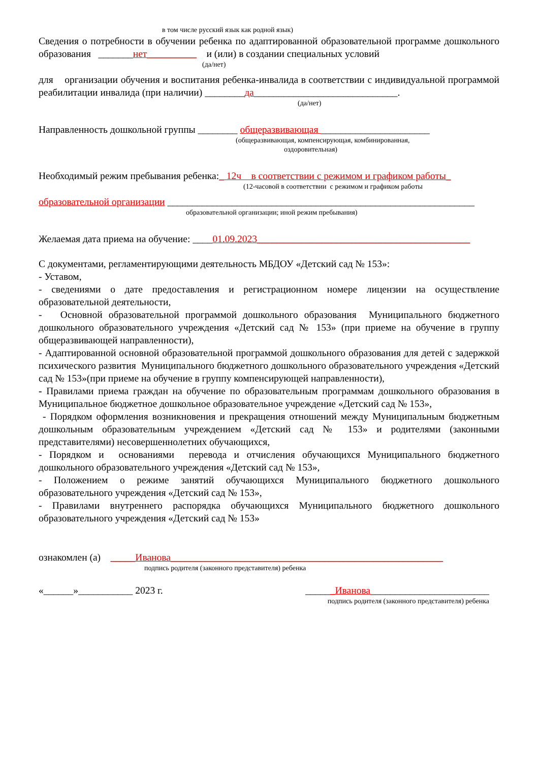в том числе русский язык как родной язык)
Сведения о потребности в обучении ребенка по адаптированной образовательной программе дошкольного образования _______нет__________ и (или) в создании специальных условий
(да/нет)
для организации обучения и воспитания ребенка-инвалида в соответствии с индивидуальной программой реабилитации инвалида (при наличии) ________да_____________________________.
(да/нет)
Направленность дошкольной группы ________ общеразвивающая ______________________
(общеразвивающая, компенсирующая, комбинированная,
оздоровительная)
Необходимый режим пребывания ребенка:_ 12ч в соответствии с режимом и графиком работы_
(12-часовой в соответствии с режимом и графиком работы
образовательной организации ______________________________________________________________
образовательной организации; иной режим пребывания)
Желаемая дата приема на обучение: ____01.09.2023___________________________________________
С документами, регламентирующими деятельность МБДОУ «Детский сад № 153»:
- Уставом,
- сведениями о дате предоставления и регистрационном номере лицензии на осуществление образовательной деятельности,
- Основной образовательной программой дошкольного образования Муниципального бюджетного дошкольного образовательного учреждения «Детский сад № 153» (при приеме на обучение в группу общеразвивающей направленности),
- Адаптированной основной образовательной программой дошкольного образования для детей с задержкой психического развития Муниципального бюджетного дошкольного образовательного учреждения «Детский сад № 153»(при приеме на обучение в группу компенсирующей направленности),
- Правилами приема граждан на обучение по образовательным программам дошкольного образования в Муниципальное бюджетное дошкольное образовательное учреждение «Детский сад № 153»,
- Порядком оформления возникновения и прекращения отношений между Муниципальным бюджетным дошкольным образовательным учреждением «Детский сад № 153» и родителями (законными представителями) несовершеннолетних обучающихся,
- Порядком и основаниями перевода и отчисления обучающихся Муниципального бюджетного дошкольного образовательного учреждения «Детский сад № 153»,
- Положением о режиме занятий обучающихся Муниципального бюджетного дошкольного образовательного учреждения «Детский сад № 153»,
- Правилами внутреннего распорядка обучающихся Муниципального бюджетного дошкольного образовательного учреждения «Детский сад № 153»
ознакомлен (а) _____Иванова_______________________________________________________
подпись родителя (законного представителя) ребенка
«______»___________ 2023 г. ______Иванова________________________
подпись родителя (законного представителя) ребенка